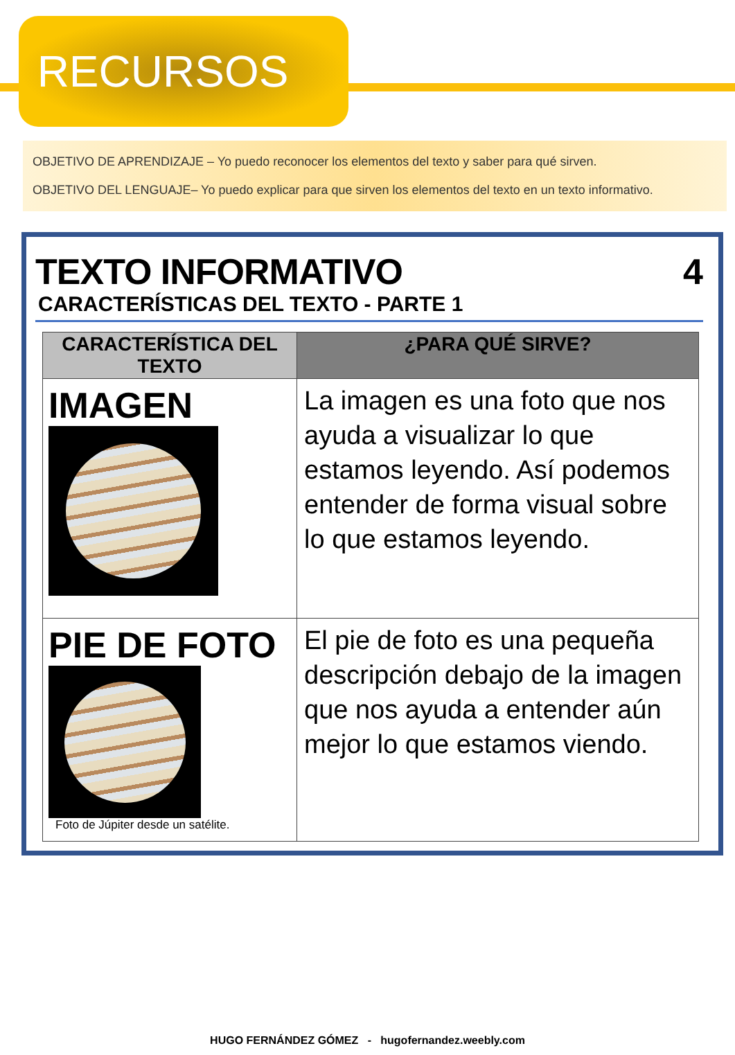RECURSOS
OBJETIVO DE APRENDIZAJE – Yo puedo reconocer los elementos del texto y saber para qué sirven.
OBJETIVO DEL LENGUAJE– Yo puedo explicar para que sirven los elementos del texto en un texto informativo.
TEXTO INFORMATIVO
CARACTERÍSTICAS DEL TEXTO - PARTE 1
4
| CARACTERÍSTICA DEL TEXTO | ¿PARA QUÉ SIRVE? |
| --- | --- |
| IMAGEN | La imagen es una foto que nos ayuda a visualizar lo que estamos leyendo. Así podemos entender de forma visual sobre lo que estamos leyendo. |
| PIE DE FOTO Foto de Júpiter desde un satélite. | El pie de foto es una pequeña descripción debajo de la imagen que nos ayuda a entender aún mejor lo que estamos viendo. |
HUGO FERNÁNDEZ GÓMEZ - hugofernandez.weebly.com